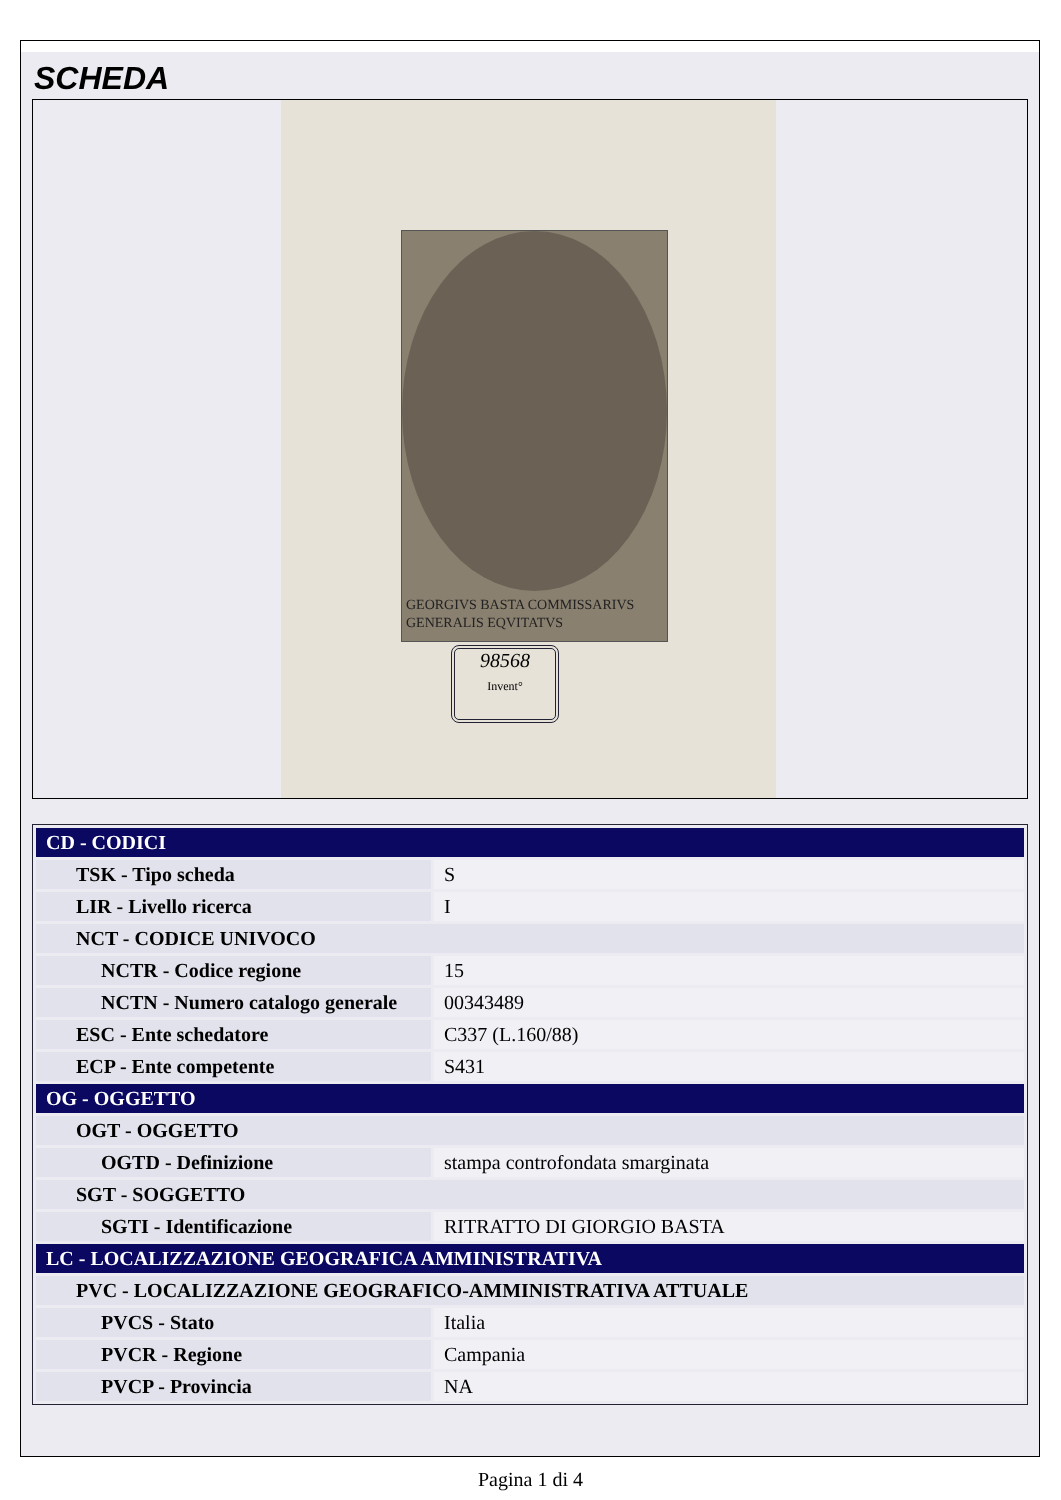SCHEDA
GEORGIVS BASTA COMMISSARIVS
GENERALIS EQVITATVS
98568
Invent°
| CD - CODICI | |
| TSK - Tipo scheda | S |
| LIR - Livello ricerca | I |
| NCT - CODICE UNIVOCO | |
| NCTR - Codice regione | 15 |
| NCTN - Numero catalogo generale | 00343489 |
| ESC - Ente schedatore | C337 (L.160/88) |
| ECP - Ente competente | S431 |
| OG - OGGETTO | |
| OGT - OGGETTO | |
| OGTD - Definizione | stampa controfondata smarginata |
| SGT - SOGGETTO | |
| SGTI - Identificazione | RITRATTO DI GIORGIO BASTA |
| LC - LOCALIZZAZIONE GEOGRAFICA AMMINISTRATIVA | |
| PVC - LOCALIZZAZIONE GEOGRAFICO-AMMINISTRATIVA ATTUALE | |
| PVCS - Stato | Italia |
| PVCR - Regione | Campania |
| PVCP - Provincia | NA |
Pagina 1 di 4